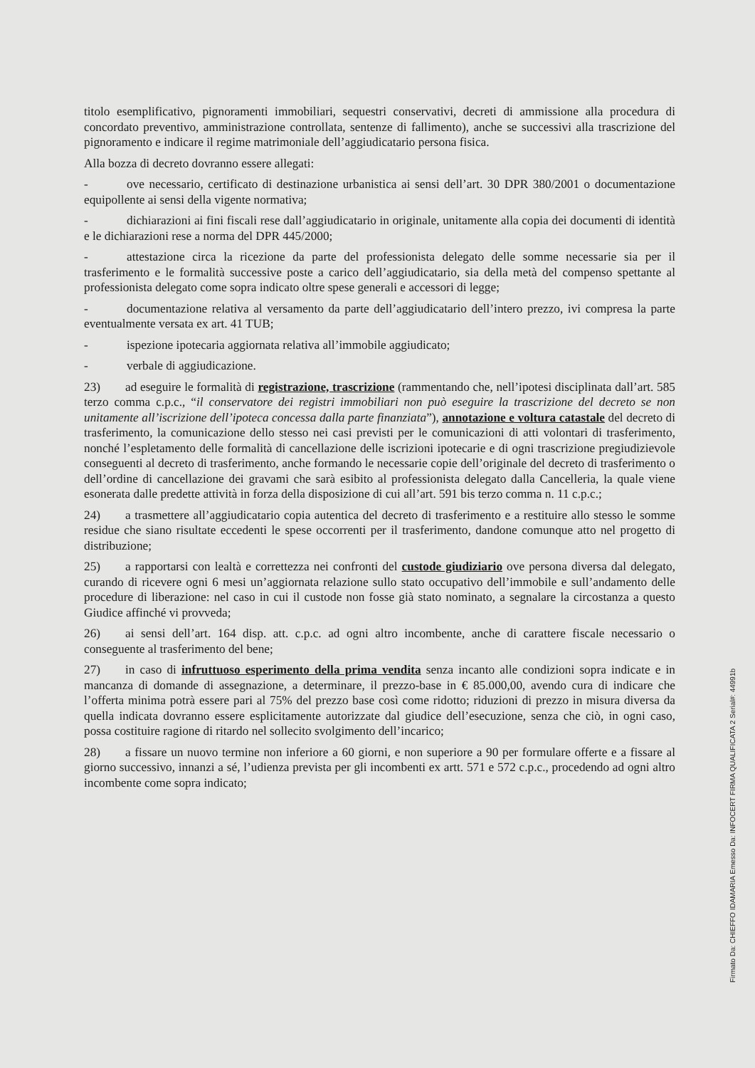titolo esemplificativo, pignoramenti immobiliari, sequestri conservativi, decreti di ammissione alla procedura di concordato preventivo, amministrazione controllata, sentenze di fallimento), anche se successivi alla trascrizione del pignoramento e indicare il regime matrimoniale dell’aggiudicatario persona fisica.
Alla bozza di decreto dovranno essere allegati:
- ove necessario, certificato di destinazione urbanistica ai sensi dell’art. 30 DPR 380/2001 o documentazione equipollente ai sensi della vigente normativa;
- dichiarazioni ai fini fiscali rese dall’aggiudicatario in originale, unitamente alla copia dei documenti di identità e le dichiarazioni rese a norma del DPR 445/2000;
- attestazione circa la ricezione da parte del professionista delegato delle somme necessarie sia per il trasferimento e le formalità successive poste a carico dell’aggiudicatario, sia della metà del compenso spettante al professionista delegato come sopra indicato oltre spese generali e accessori di legge;
- documentazione relativa al versamento da parte dell’aggiudicatario dell’intero prezzo, ivi compresa la parte eventualmente versata ex art. 41 TUB;
- ispezione ipotecaria aggiornata relativa all’immobile aggiudicato;
- verbale di aggiudicazione.
23) ad eseguire le formalità di registrazione, trascrizione (rammentando che, nell’ipotesi disciplinata dall’art. 585 terzo comma c.p.c., “il conservatore dei registri immobiliari non può eseguire la trascrizione del decreto se non unitamente all’iscrizione dell’ipoteca concessa dalla parte finanziata”), annotazione e voltura catastale del decreto di trasferimento, la comunicazione dello stesso nei casi previsti per le comunicazioni di atti volontari di trasferimento, nonché l’espletamento delle formalità di cancellazione delle iscrizioni ipotecarie e di ogni trascrizione pregiudizievole conseguenti al decreto di trasferimento, anche formando le necessarie copie dell’originale del decreto di trasferimento o dell’ordine di cancellazione dei gravami che sarà esibito al professionista delegato dalla Cancelleria, la quale viene esonerata dalle predette attività in forza della disposizione di cui all’art. 591 bis terzo comma n. 11 c.p.c.;
24) a trasmettere all’aggiudicatario copia autentica del decreto di trasferimento e a restituire allo stesso le somme residue che siano risultate eccedenti le spese occorrenti per il trasferimento, dandone comunque atto nel progetto di distribuzione;
25) a rapportarsi con lealtà e correttezza nei confronti del custode giudiziario ove persona diversa dal delegato, curando di ricevere ogni 6 mesi un’aggiornata relazione sullo stato occupativo dell’immobile e sull’andamento delle procedure di liberazione: nel caso in cui il custode non fosse già stato nominato, a segnalare la circostanza a questo Giudice affinché vi provveda;
26) ai sensi dell’art. 164 disp. att. c.p.c. ad ogni altro incombente, anche di carattere fiscale necessario o conseguente al trasferimento del bene;
27) in caso di infruttuoso esperimento della prima vendita senza incanto alle condizioni sopra indicate e in mancanza di domande di assegnazione, a determinare, il prezzo-base in € 85.000,00, avendo cura di indicare che l’offerta minima potrà essere pari al 75% del prezzo base così come ridotto; riduzioni di prezzo in misura diversa da quella indicata dovranno essere esplicitamente autorizzate dal giudice dell’esecuzione, senza che ciò, in ogni caso, possa costituire ragione di ritardo nel sollecito svolgimento dell’incarico;
28) a fissare un nuovo termine non inferiore a 60 giorni, e non superiore a 90 per formulare offerte e a fissare al giorno successivo, innanzi a sé, l’udienza prevista per gli incombenti ex artt. 571 e 572 c.p.c., procedendo ad ogni altro incombente come sopra indicato;
Firmato Da: CHIEFFO IDAMARIA Emesso Da: INFOCERT FIRMA QUALIFICATA 2 Serial#: 44991b